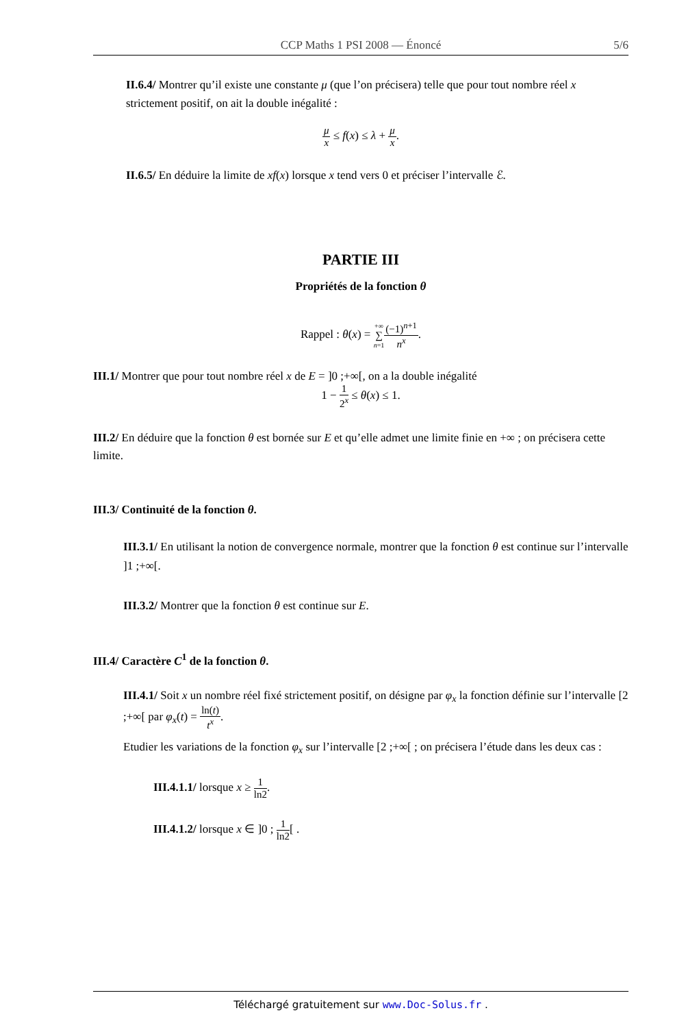CCP Maths 1 PSI 2008 — Énoncé 5/6
II.6.4/ Montrer qu’il existe une constante μ (que l’on précisera) telle que pour tout nombre réel x strictement positif, on ait la double inégalité :
μ x ≤ f(x) ≤ λ + μ x.
II.6.5/ En déduire la limite de xf(x) lorsque x tend vers 0 et préciser l’intervalle ℰ.
PARTIE III
Propriétés de la fonction θ
Rappel : θ(x) = +∞ ∑ n=1(−1)<sup>n+1</sup> n<sup>x</sup>.
III.1/ Montrer que pour tout nombre réel x de E = ]0 ;+∞[, on a la double inégalité
1 − 1 2<sup>x</sup> ≤ θ(x) ≤ 1.
III.2/ En déduire que la fonction θ est bornée sur E et qu’elle admet une limite finie en +∞ ; on précisera cette limite.
III.3/ Continuité de la fonction θ.
III.3.1/ En utilisant la notion de convergence normale, montrer que la fonction θ est continue sur l’intervalle ]1 ;+∞[.
III.3.2/ Montrer que la fonction θ est continue sur E.
III.4/ Caractère C<sup>1</sup> de la fonction θ.
III.4.1/ Soit x un nombre réel fixé strictement positif, on désigne par φ<sub>x</sub> la fonction définie sur l’intervalle [2 ;+∞[ par φ<sub>x</sub>(t) = ln(t) t<sup>x</sup>.
Etudier les variations de la fonction φ<sub>x</sub> sur l’intervalle [2 ;+∞[ ; on précisera l’étude dans les deux cas :
III.4.1.1/ lorsque x ≥ 1 ln2.
III.4.1.2/ lorsque x ∈ ]0 ; 1 ln2[ .
Téléchargé gratuitement sur www.Doc-Solus.fr .